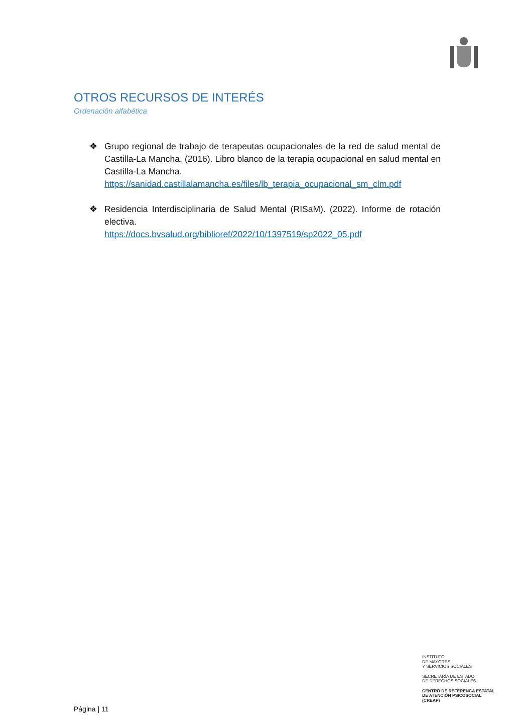OTROS RECURSOS DE INTERÉS
Ordenación alfabética
❖ Grupo regional de trabajo de terapeutas ocupacionales de la red de salud mental de Castilla-La Mancha. (2016). Libro blanco de la terapia ocupacional en salud mental en Castilla-La Mancha.
https://sanidad.castillalamancha.es/files/lb_terapia_ocupacional_sm_clm.pdf
❖ Residencia Interdisciplinaria de Salud Mental (RISaM). (2022). Informe de rotación electiva.
https://docs.bvsalud.org/biblioref/2022/10/1397519/sp2022_05.pdf
INSTITUTO
DE MAYORES
Y SERVICIOS SOCIALES
SECRETARÍA DE ESTADO
DE DERECHOS SOCIALES
CENTRO DE REFERENCA ESTATAL
DE ATENCIÓN PSICOSOCIAL
(CREAP)
Página | 11